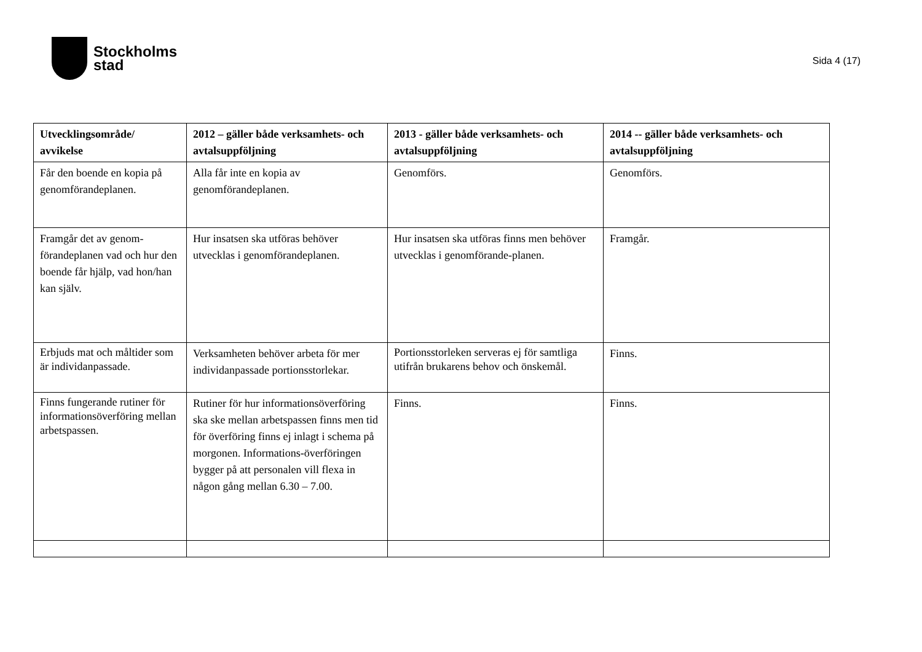Stockholms
stad
Sida 4 (17)
| Utvecklingsområde/ avvikelse | 2012 – gäller både verksamhets- och avtalsuppföljning | 2013 - gäller både verksamhets- och avtalsuppföljning | 2014 -- gäller både verksamhets- och avtalsuppföljning |
| --- | --- | --- | --- |
| Får den boende en kopia på genomförandeplanen. | Alla får inte en kopia av genomförandeplanen. | Genomförs. | Genomförs. |
| Framgår det av genom-förandeplanen vad och hur den boende får hjälp, vad hon/han kan själv. | Hur insatsen ska utföras behöver utvecklas i genomförandeplanen. | Hur insatsen ska utföras finns men behöver utvecklas i genomförande-planen. | Framgår. |
| Erbjuds mat och måltider som är individanpassade. | Verksamheten behöver arbeta för mer individanpassade portionsstorlekar. | Portionsstorleken serveras ej för samtliga utifrån brukarens behov och önskemål. | Finns. |
| Finns fungerande rutiner för informationsöverföring mellan arbetspassen. | Rutiner för hur informationsöverföring ska ske mellan arbetspassen finns men tid för överföring finns ej inlagt i schema på morgonen. Informations-överföringen bygger på att personalen vill flexa in någon gång mellan 6.30 – 7.00. | Finns. | Finns. |